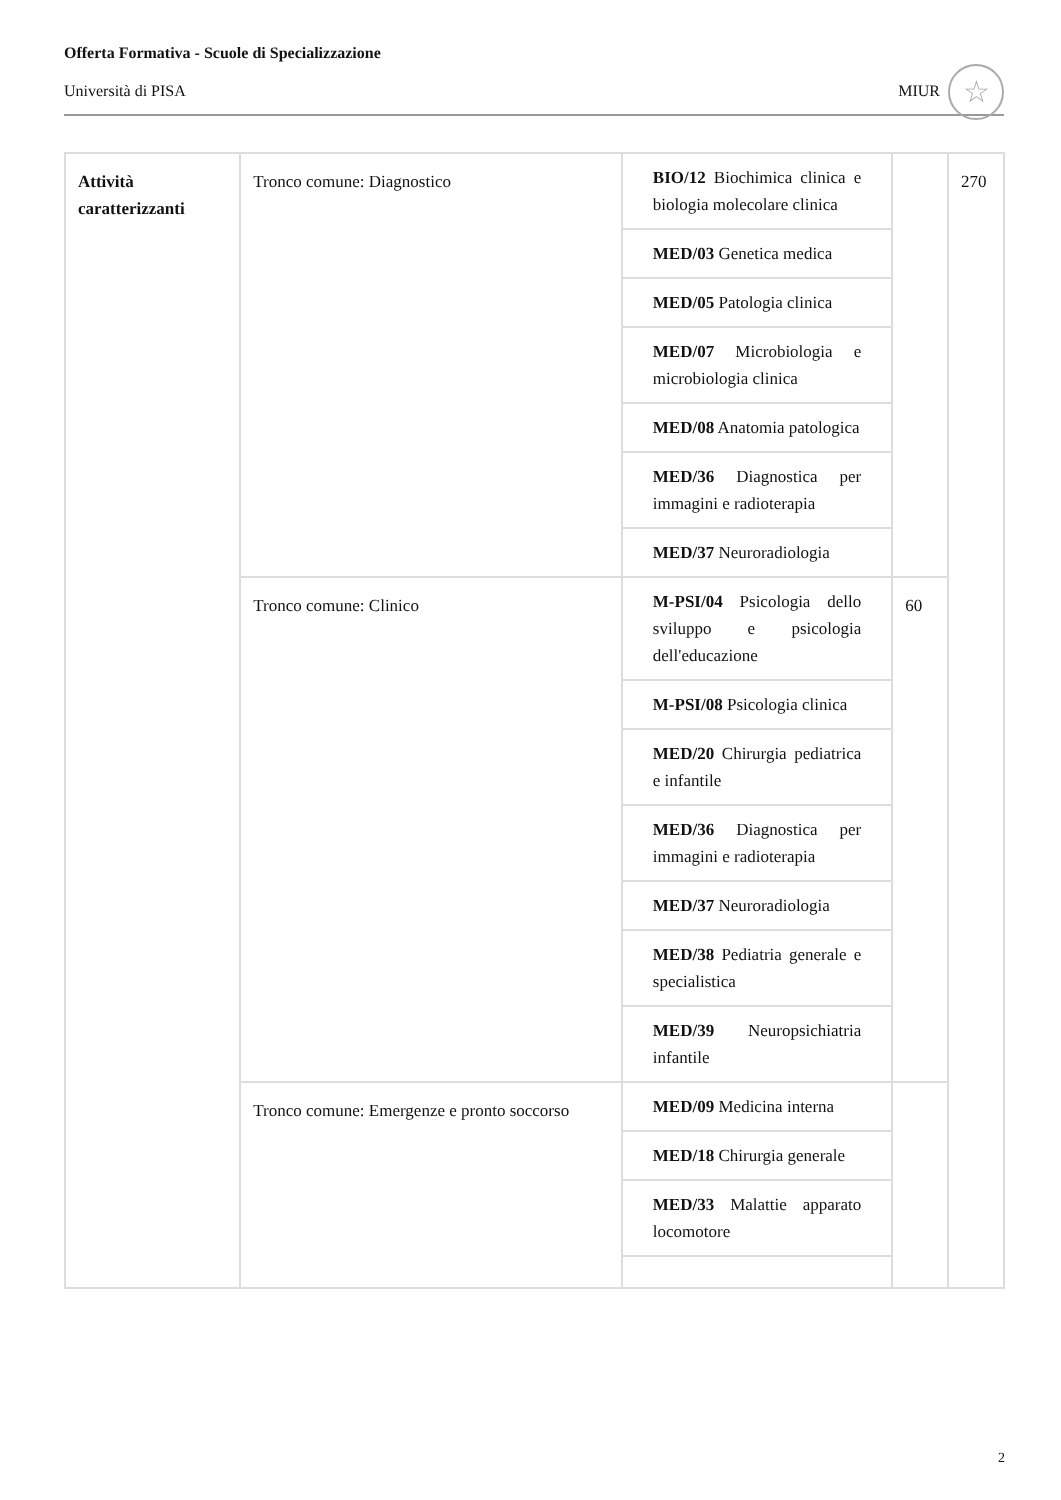Offerta Formativa - Scuole di Specializzazione
Università di PISA
MIUR ☆
| Attività caratterizzanti | Tronco comune: Diagnostico | BIO/12 Biochimica clinica e biologia molecolare clinica | | 270 |
| | | MED/03 Genetica medica | | |
| | | MED/05 Patologia clinica | | |
| | | MED/07 Microbiologia e microbiologia clinica | | |
| | | MED/08 Anatomia patologica | | |
| | | MED/36 Diagnostica per immagini e radioterapia | | |
| | | MED/37 Neuroradiologia | | |
| | Tronco comune: Clinico | M-PSI/04 Psicologia dello sviluppo e psicologia dell'educazione | 60 | |
| | | M-PSI/08 Psicologia clinica | | |
| | | MED/20 Chirurgia pediatrica e infantile | | |
| | | MED/36 Diagnostica per immagini e radioterapia | | |
| | | MED/37 Neuroradiologia | | |
| | | MED/38 Pediatria generale e specialistica | | |
| | | MED/39 Neuropsichiatria infantile | | |
| | Tronco comune: Emergenze e pronto soccorso | MED/09 Medicina interna | | |
| | | MED/18 Chirurgia generale | | |
| | | MED/33 Malattie apparato locomotore | | |
2